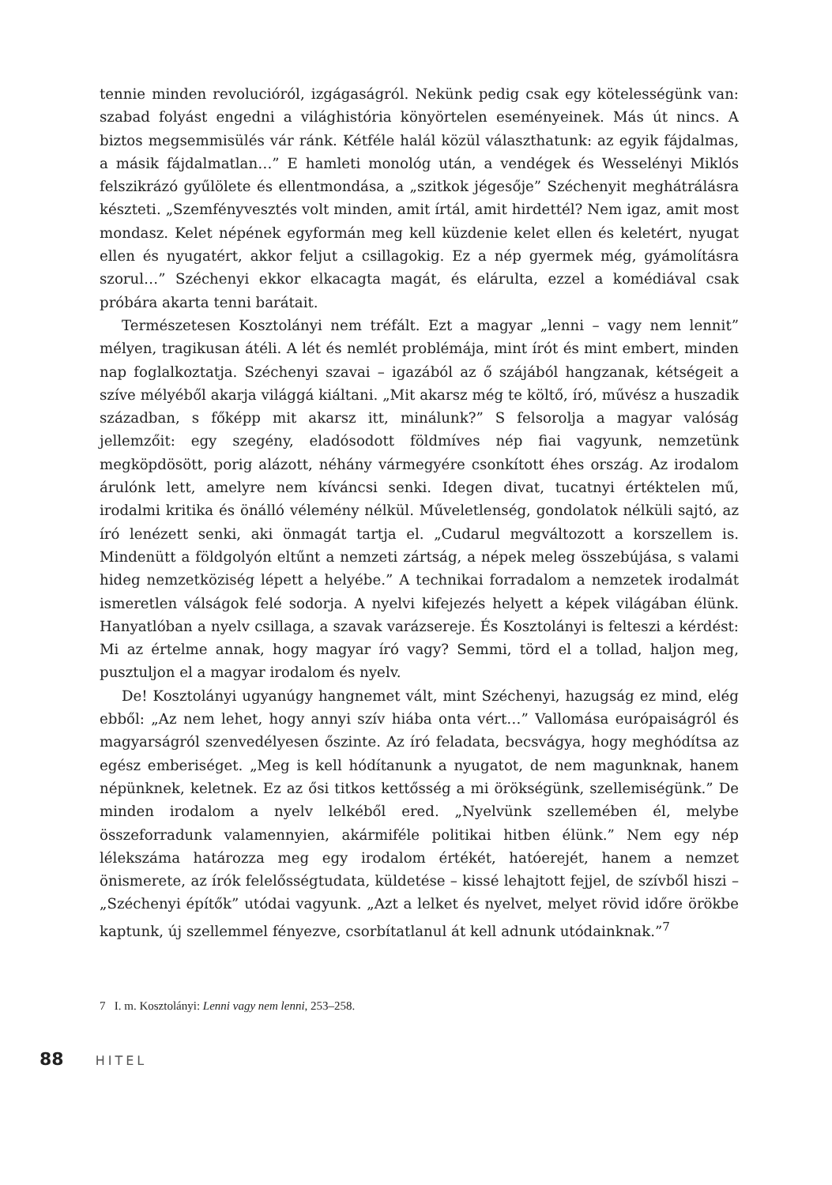tennie minden revolucióról, izgágaságról. Nekünk pedig csak egy kötelességünk van: szabad folyást engedni a világhistória könyörtelen eseményeinek. Más út nincs. A biztos megsemmisülés vár ránk. Kétféle halál közül választhatunk: az egyik fájdalmas, a másik fájdalmatlan…” E hamleti monológ után, a vendégek és Wesselényi Miklós felszikrázó gyűlölete és ellentmondása, a „szitkok jégesője” Széchenyit meghátrálásra készteti. „Szemfényvesztés volt minden, amit írtál, amit hirdettél? Nem igaz, amit most mondasz. Kelet népének egyformán meg kell küzdenie kelet ellen és keletért, nyugat ellen és nyugatért, akkor feljut a csillagokig. Ez a nép gyermek még, gyámolításra szorul…” Széchenyi ekkor elkacagta magát, és elárulta, ezzel a komédiával csak próbára akarta tenni barátait.
Természetesen Kosztolányi nem tréfált. Ezt a magyar „lenni – vagy nem lennit” mélyen, tragikusan átéli. A lét és nemlét problémája, mint írót és mint embert, minden nap foglalkoztatja. Széchenyi szavai – igazából az ő szájából hangzanak, kétségeit a szíve mélyéből akarja világgá kiáltani. „Mit akarsz még te költő, író, művész a huszadik században, s főképp mit akarsz itt, minálunk?” S felsorolja a magyar valóság jellemzőit: egy szegény, eladósodott földmíves nép fiai vagyunk, nemzetünk megköpdösött, porig alázott, néhány vármegyére csonkított éhes ország. Az irodalom árulónk lett, amelyre nem kíváncsi senki. Idegen divat, tucatnyi értéktelen mű, irodalmi kritika és önálló vélemény nélkül. Műveletlenség, gondolatok nélküli sajtó, az író lenézett senki, aki önmagát tartja el. „Cudarul megváltozott a korszellem is. Mindenütt a földgolyón eltűnt a nemzeti zártság, a népek meleg összebújása, s valami hideg nemzetköziség lépett a helyébe.” A technikai forradalom a nemzetek irodalmát ismeretlen válságok felé sodorja. A nyelvi kifejezés helyett a képek világában élünk. Hanyatlóban a nyelv csillaga, a szavak varázsereje. És Kosztolányi is felteszi a kérdést: Mi az értelme annak, hogy magyar író vagy? Semmi, törd el a tollad, haljon meg, pusztuljon el a magyar irodalom és nyelv.
De! Kosztolányi ugyanúgy hangnemet vált, mint Széchenyi, hazugság ez mind, elég ebből: „Az nem lehet, hogy annyi szív hiába onta vért…” Vallomása európaiságról és magyarságról szenvedélyesen őszinte. Az író feladata, becsvágya, hogy meghódítsa az egész emberiséget. „Meg is kell hódítanunk a nyugatot, de nem magunknak, hanem népünknek, keletnek. Ez az ősi titkos kettősség a mi örökségünk, szellemiségünk.” De minden irodalom a nyelv lelkéből ered. „Nyelvünk szellemében él, melybe összeforradunk valamennyien, akármiféle politikai hitben élünk.” Nem egy nép lélekszáma határozza meg egy irodalom értékét, hatóerejét, hanem a nemzet önismerete, az írók felelősségtudata, küldetése – kissé lehajtott fejjel, de szívből hiszi – „Széchenyi építők” utódai vagyunk. „Azt a lelket és nyelvet, melyet rövid időre örökbe kaptunk, új szellemmel fényezve, csorbítatlanul át kell adnunk utódainknak.”<sup>7</sup>
7 I. m. Kosztolányi: Lenni vagy nem lenni, 253–258.
88 HITEL